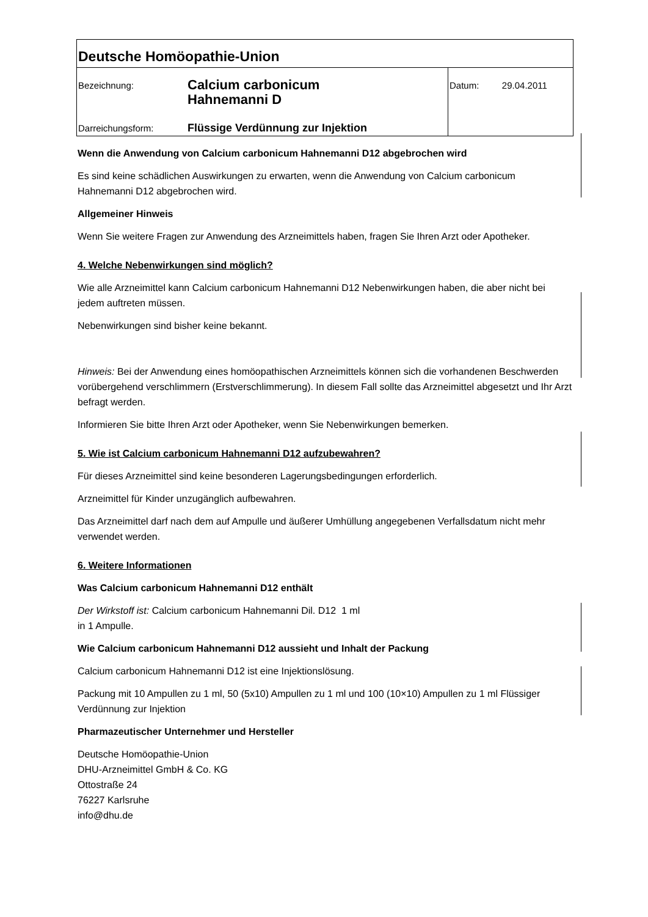| Deutsche Homöopathie-Union | | |
| Bezeichnung: | Calcium carbonicum Hahnemanni D | Datum: 29.04.2011 |
| Darreichungsform: | Flüssige Verdünnung zur Injektion | |
Wenn die Anwendung von Calcium carbonicum Hahnemanni D12 abgebrochen wird
Es sind keine schädlichen Auswirkungen zu erwarten, wenn die Anwendung von Calcium carbonicum Hahnemanni D12 abgebrochen wird.
Allgemeiner Hinweis
Wenn Sie weitere Fragen zur Anwendung des Arzneimittels haben, fragen Sie Ihren Arzt oder Apotheker.
4. Welche Nebenwirkungen sind möglich?
Wie alle Arzneimittel kann Calcium carbonicum Hahnemanni D12 Nebenwirkungen haben, die aber nicht bei jedem auftreten müssen.
Nebenwirkungen sind bisher keine bekannt.
Hinweis: Bei der Anwendung eines homöopathischen Arzneimittels können sich die vorhandenen Beschwerden vorübergehend verschlimmern (Erstverschlimmerung). In diesem Fall sollte das Arzneimittel abgesetzt und Ihr Arzt befragt werden.
Informieren Sie bitte Ihren Arzt oder Apotheker, wenn Sie Nebenwirkungen bemerken.
5. Wie ist Calcium carbonicum Hahnemanni D12 aufzubewahren?
Für dieses Arzneimittel sind keine besonderen Lagerungsbedingungen erforderlich.
Arzneimittel für Kinder unzugänglich aufbewahren.
Das Arzneimittel darf nach dem auf Ampulle und äußerer Umhüllung angegebenen Verfallsdatum nicht mehr verwendet werden.
6. Weitere Informationen
Was Calcium carbonicum Hahnemanni D12 enthält
Der Wirkstoff ist: Calcium carbonicum Hahnemanni Dil. D12 1 ml
in 1 Ampulle.
Wie Calcium carbonicum Hahnemanni D12 aussieht und Inhalt der Packung
Calcium carbonicum Hahnemanni D12 ist eine Injektionslösung.
Packung mit 10 Ampullen zu 1 ml, 50 (5x10) Ampullen zu 1 ml und 100 (10×10) Ampullen zu 1 ml Flüssiger Verdünnung zur Injektion
Pharmazeutischer Unternehmer und Hersteller
Deutsche Homöopathie-Union
DHU-Arzneimittel GmbH & Co. KG
Ottostraße 24
76227 Karlsruhe
info@dhu.de